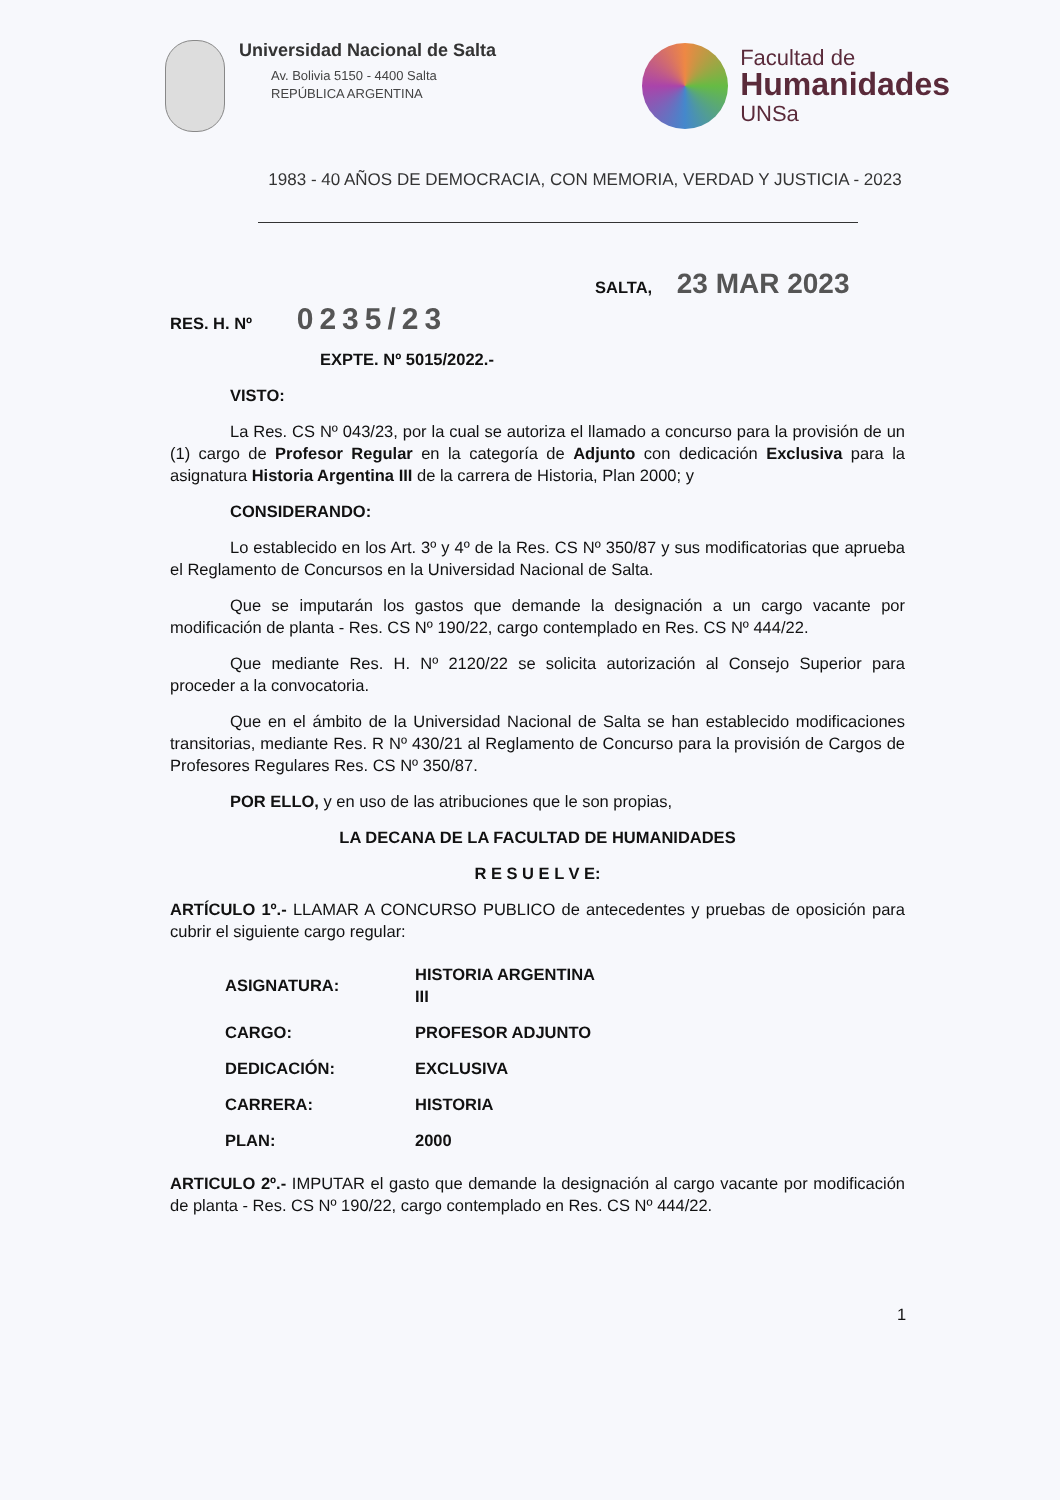Universidad Nacional de Salta
Av. Bolivia 5150 - 4400 Salta
REPÚBLICA ARGENTINA
Facultad de
Humanidades
UNSa
1983 - 40 AÑOS DE DEMOCRACIA, CON MEMORIA, VERDAD Y JUSTICIA - 2023
SALTA, 23 MAR 2023
RES. H. Nº 0235/23
EXPTE. Nº 5015/2022.-
VISTO:
La Res. CS Nº 043/23, por la cual se autoriza el llamado a concurso para la provisión de un (1) cargo de Profesor Regular en la categoría de Adjunto con dedicación Exclusiva para la asignatura Historia Argentina III de la carrera de Historia, Plan 2000; y
CONSIDERANDO:
Lo establecido en los Art. 3º y 4º de la Res. CS Nº 350/87 y sus modificatorias que aprueba el Reglamento de Concursos en la Universidad Nacional de Salta.
Que se imputarán los gastos que demande la designación a un cargo vacante por modificación de planta - Res. CS Nº 190/22, cargo contemplado en Res. CS Nº 444/22.
Que mediante Res. H. Nº 2120/22 se solicita autorización al Consejo Superior para proceder a la convocatoria.
Que en el ámbito de la Universidad Nacional de Salta se han establecido modificaciones transitorias, mediante Res. R Nº 430/21 al Reglamento de Concurso para la provisión de Cargos de Profesores Regulares Res. CS Nº 350/87.
POR ELLO, y en uso de las atribuciones que le son propias,
LA DECANA DE LA FACULTAD DE HUMANIDADES
R E S U E L V E:
ARTÍCULO 1º.- LLAMAR A CONCURSO PUBLICO de antecedentes y pruebas de oposición para cubrir el siguiente cargo regular:
| ASIGNATURA: | HISTORIA ARGENTINA III |
| CARGO: | PROFESOR ADJUNTO |
| DEDICACIÓN: | EXCLUSIVA |
| CARRERA: | HISTORIA |
| PLAN: | 2000 |
ARTICULO 2º.- IMPUTAR el gasto que demande la designación al cargo vacante por modificación de planta - Res. CS Nº 190/22, cargo contemplado en Res. CS Nº 444/22.
1